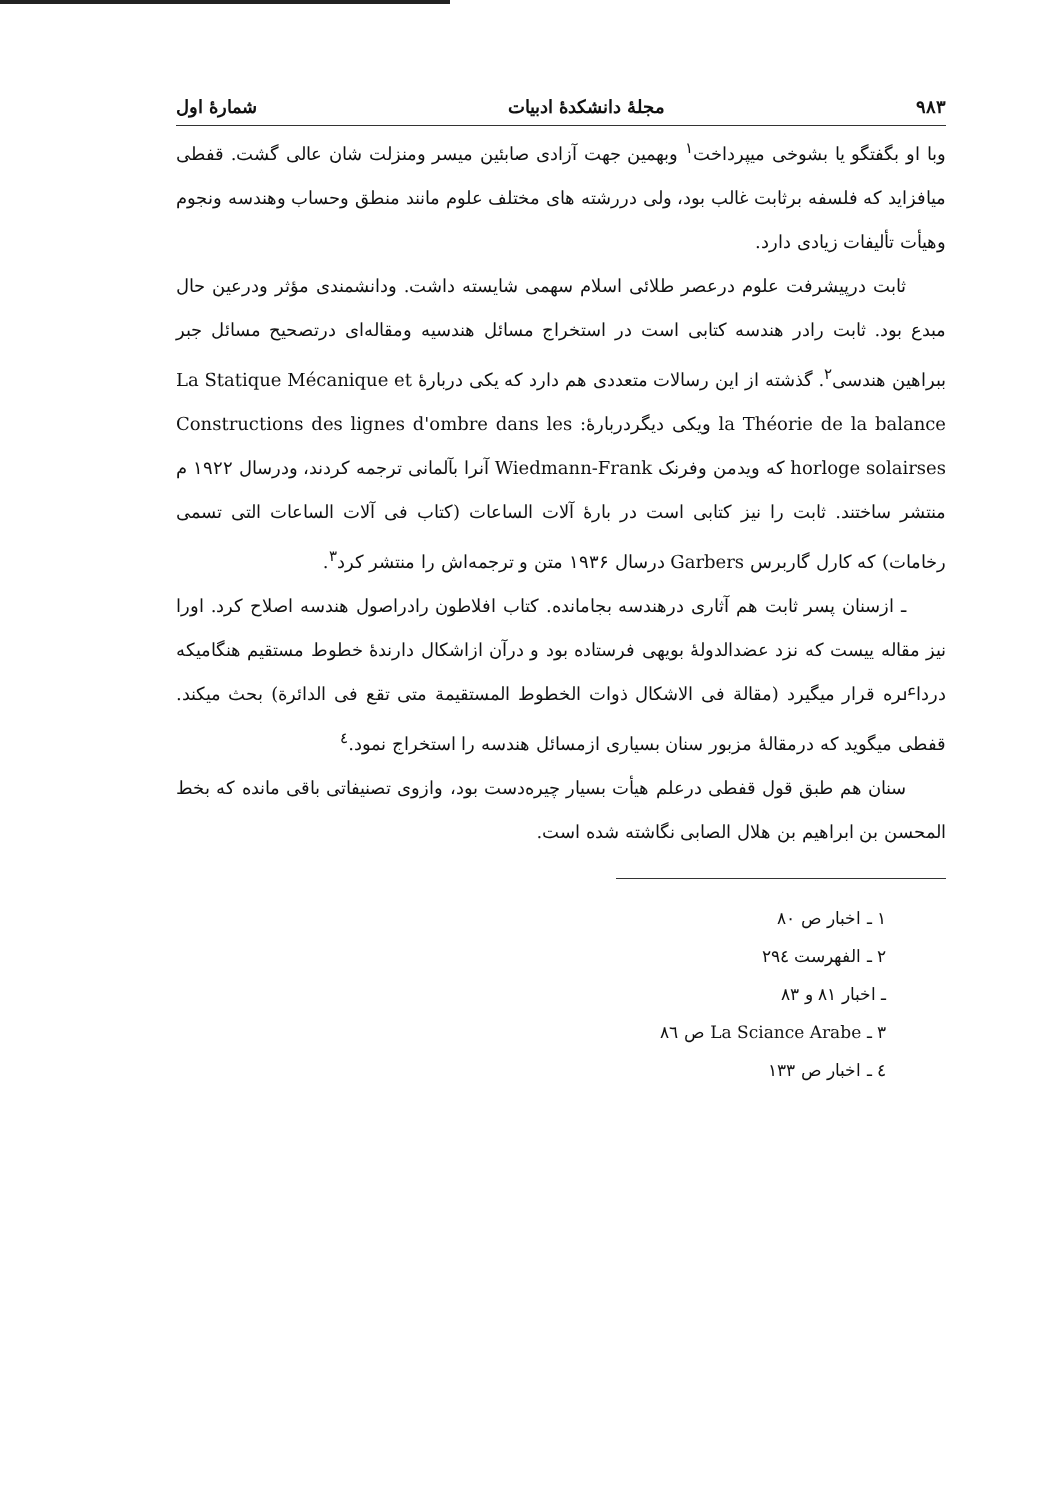۹۸۳ مجلهٔ دانشکدهٔ ادبیات شمارهٔ اول
وبا او بگفتگو یا بشوخی میپرداخت<sup>۱</sup> وبهمین جهت آزادی صابئین میسر ومنزلت شان عالی گشت. قفطی میافزاید که فلسفه برثابت غالب بود، ولی دررشته های مختلف علوم مانند منطق وحساب وهندسه ونجوم وهیأت تألیفات زیادی دارد.
ثابت درپیشرفت علوم درعصر طلائی اسلام سهمی شایسته داشت. ودانشمندی مؤثر ودرعین حال مبدع بود. ثابت رادر هندسه کتابی است در استخراج مسائل هندسیه ومقاله‌ای درتصحیح مسائل جبر ببراهین هندسی<sup>۲</sup>. گذشته از این رسالات متعددی هم دارد که یکی دربارهٔ La Statique Mécanique et la Théorie de la balance ویکی دیگردربارهٔ: Constructions des lignes d'ombre dans les horloge solairses که ویدمن وفرنک Wiedmann-Frank آنرا بآلمانی ترجمه کردند، ودرسال ۱۹۲۲ م منتشر ساختند. ثابت را نیز کتابی است در بارهٔ آلات الساعات (کتاب فی آلات الساعات التی تسمی رخامات) که کارل گاربرس Garbers درسال ۱۹۳۶ متن و ترجمه‌اش را منتشر کرد<sup>۳</sup>.
ـ ازسنان پسر ثابت هم آثاری درهندسه بجامانده. کتاب افلاطون رادراصول هندسه اصلاح کرد. اورا نیز مقاله ییست که نزد عضدالدولهٔ بویهی فرستاده بود و درآن ازاشکال دارندهٔ خطوط مستقیم هنگامیکه درداٸره قرار میگیرد (مقالة فی الاشکال ذوات الخطوط المستقیمة متی تقع فی الدائرة) بحث میکند. قفطی میگوید که درمقالهٔ مزبور سنان بسیاری ازمسائل هندسه را استخراج نمود.<sup>٤</sup>
سنان هم طبق قول قفطی درعلم هیأت بسیار چیره‌دست بود، وازوی تصنیفاتی باقی مانده که بخط المحسن بن ابراهیم بن هلال الصابی نگاشته شده است.
۱ ـ اخبار ص ۸۰
۲ ـ الفهرست ۲۹٤
ـ اخبار ۸۱ و ۸۳
۳ ـ La Sciance Arabe ص ۸٦
٤ ـ اخبار ص ۱۳۳